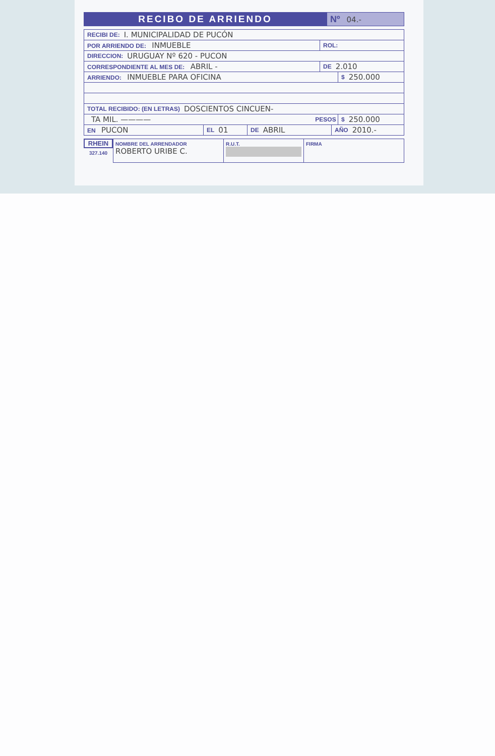RECIBO DE ARRIENDO
Nº 04.-
RECIBI DE: I. MUNICIPALIDAD DE PUCÓN
POR ARRIENDO DE: INMUEBLE ROL:
DIRECCION: URUGUAY Nº 620 - PUCON
CORRESPONDIENTE AL MES DE: ABRIL - DE 2.010
ARRIENDO: INMUEBLE PARA OFICINA $ 250.000
TOTAL RECIBIDO: (EN LETRAS) DOSCIENTOS CINCUEN-
TA MIL. ———— PESOS $ 250.000
EN PUCON EL 01 DE ABRIL AÑO 2010.-
RHEIN
327.140
NOMBRE DEL ARRENDADOR
ROBERTO URIBE C.
R.U.T.
FIRMA